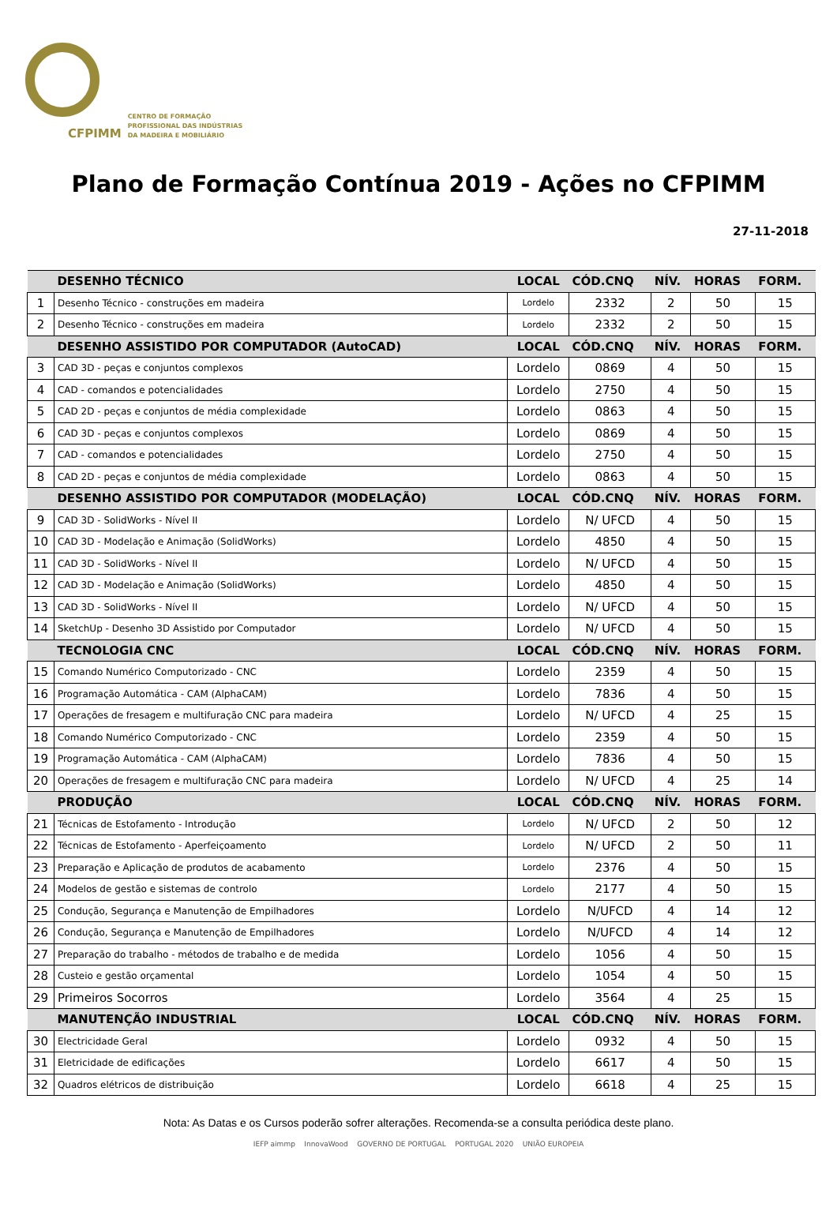CFPIMM
CENTRO DE FORMAÇÃO
PROFISSIONAL DAS INDÚSTRIAS
DA MADEIRA E MOBILIÁRIO
Plano de Formação Contínua 2019 - Ações no CFPIMM
27-11-2018
| | DESENHO TÉCNICO | LOCAL | CÓD.CNQ | NÍV. | HORAS | FORM. |
| --- | --- | --- | --- | --- | --- | --- |
| 1 | Desenho Técnico - construções em madeira | Lordelo | 2332 | 2 | 50 | 15 |
| 2 | Desenho Técnico - construções em madeira | Lordelo | 2332 | 2 | 50 | 15 |
| | DESENHO ASSISTIDO POR COMPUTADOR (AutoCAD) | LOCAL | CÓD.CNQ | NÍV. | HORAS | FORM. |
| 3 | CAD 3D - peças e conjuntos complexos | Lordelo | 0869 | 4 | 50 | 15 |
| 4 | CAD - comandos e potencialidades | Lordelo | 2750 | 4 | 50 | 15 |
| 5 | CAD 2D - peças e conjuntos de média complexidade | Lordelo | 0863 | 4 | 50 | 15 |
| 6 | CAD 3D - peças e conjuntos complexos | Lordelo | 0869 | 4 | 50 | 15 |
| 7 | CAD - comandos e potencialidades | Lordelo | 2750 | 4 | 50 | 15 |
| 8 | CAD 2D - peças e conjuntos de média complexidade | Lordelo | 0863 | 4 | 50 | 15 |
| | DESENHO ASSISTIDO POR COMPUTADOR (MODELAÇÃO) | LOCAL | CÓD.CNQ | NÍV. | HORAS | FORM. |
| 9 | CAD 3D - SolidWorks - Nível II | Lordelo | N/ UFCD | 4 | 50 | 15 |
| 10 | CAD 3D - Modelação e Animação (SolidWorks) | Lordelo | 4850 | 4 | 50 | 15 |
| 11 | CAD 3D - SolidWorks - Nível II | Lordelo | N/ UFCD | 4 | 50 | 15 |
| 12 | CAD 3D - Modelação e Animação (SolidWorks) | Lordelo | 4850 | 4 | 50 | 15 |
| 13 | CAD 3D - SolidWorks - Nível II | Lordelo | N/ UFCD | 4 | 50 | 15 |
| 14 | SketchUp - Desenho 3D Assistido por Computador | Lordelo | N/ UFCD | 4 | 50 | 15 |
| | TECNOLOGIA CNC | LOCAL | CÓD.CNQ | NÍV. | HORAS | FORM. |
| 15 | Comando Numérico Computorizado - CNC | Lordelo | 2359 | 4 | 50 | 15 |
| 16 | Programação Automática - CAM (AlphaCAM) | Lordelo | 7836 | 4 | 50 | 15 |
| 17 | Operações de fresagem e multifuração CNC para madeira | Lordelo | N/ UFCD | 4 | 25 | 15 |
| 18 | Comando Numérico Computorizado - CNC | Lordelo | 2359 | 4 | 50 | 15 |
| 19 | Programação Automática - CAM (AlphaCAM) | Lordelo | 7836 | 4 | 50 | 15 |
| 20 | Operações de fresagem e multifuração CNC para madeira | Lordelo | N/ UFCD | 4 | 25 | 14 |
| | PRODUÇÃO | LOCAL | CÓD.CNQ | NÍV. | HORAS | FORM. |
| 21 | Técnicas de Estofamento - Introdução | Lordelo | N/ UFCD | 2 | 50 | 12 |
| 22 | Técnicas de Estofamento - Aperfeiçoamento | Lordelo | N/ UFCD | 2 | 50 | 11 |
| 23 | Preparação e Aplicação de produtos de acabamento | Lordelo | 2376 | 4 | 50 | 15 |
| 24 | Modelos de gestão e sistemas de controlo | Lordelo | 2177 | 4 | 50 | 15 |
| 25 | Condução, Segurança e Manutenção de Empilhadores | Lordelo | N/UFCD | 4 | 14 | 12 |
| 26 | Condução, Segurança e Manutenção de Empilhadores | Lordelo | N/UFCD | 4 | 14 | 12 |
| 27 | Preparação do trabalho - métodos de trabalho e de medida | Lordelo | 1056 | 4 | 50 | 15 |
| 28 | Custeio e gestão orçamental | Lordelo | 1054 | 4 | 50 | 15 |
| 29 | Primeiros Socorros | Lordelo | 3564 | 4 | 25 | 15 |
| | MANUTENÇÃO INDUSTRIAL | LOCAL | CÓD.CNQ | NÍV. | HORAS | FORM. |
| 30 | Electricidade Geral | Lordelo | 0932 | 4 | 50 | 15 |
| 31 | Eletricidade de edificações | Lordelo | 6617 | 4 | 50 | 15 |
| 32 | Quadros elétricos de distribuição | Lordelo | 6618 | 4 | 25 | 15 |
Nota: As Datas e os Cursos poderão sofrer alterações. Recomenda-se a consulta periódica deste plano.
IEFP aimmp InnovaWood GOVERNO DE PORTUGAL PORTUGAL 2020 UNIÃO EUROPEIA